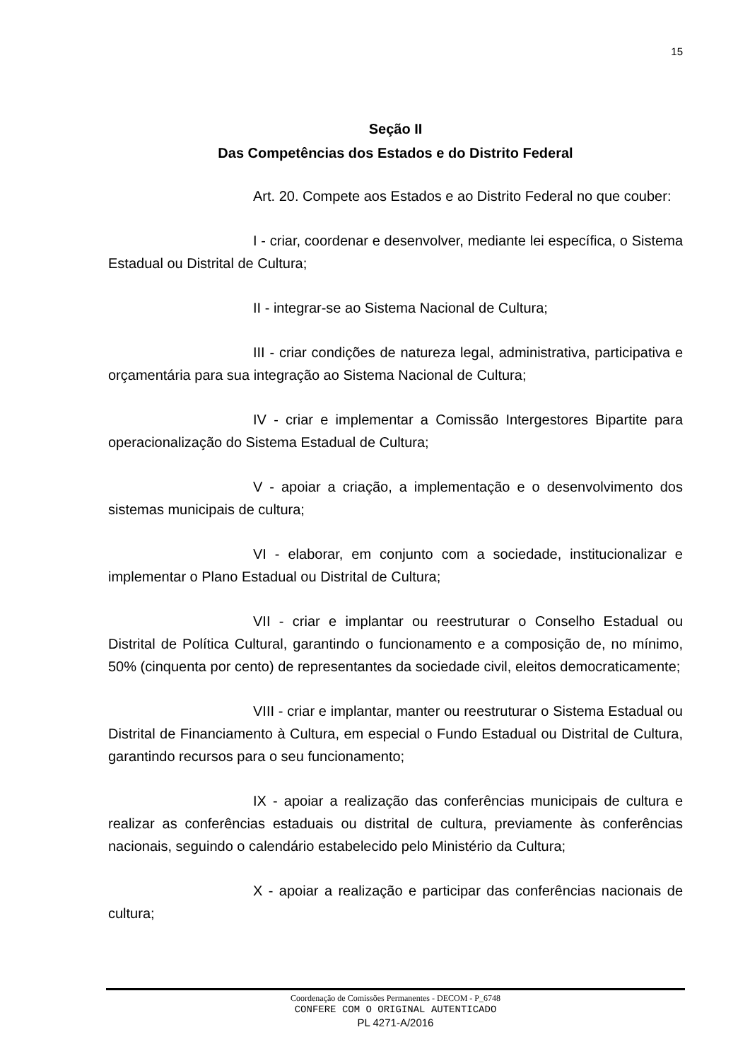15
Seção II
Das Competências dos Estados e do Distrito Federal
Art. 20. Compete aos Estados e ao Distrito Federal no que couber:
I - criar, coordenar e desenvolver, mediante lei específica, o Sistema Estadual ou Distrital de Cultura;
II - integrar-se ao Sistema Nacional de Cultura;
III - criar condições de natureza legal, administrativa, participativa e orçamentária para sua integração ao Sistema Nacional de Cultura;
IV - criar e implementar a Comissão Intergestores Bipartite para operacionalização do Sistema Estadual de Cultura;
V - apoiar a criação, a implementação e o desenvolvimento dos sistemas municipais de cultura;
VI - elaborar, em conjunto com a sociedade, institucionalizar e implementar o Plano Estadual ou Distrital de Cultura;
VII - criar e implantar ou reestruturar o Conselho Estadual ou Distrital de Política Cultural, garantindo o funcionamento e a composição de, no mínimo, 50% (cinquenta por cento) de representantes da sociedade civil, eleitos democraticamente;
VIII - criar e implantar, manter ou reestruturar o Sistema Estadual ou Distrital de Financiamento à Cultura, em especial o Fundo Estadual ou Distrital de Cultura, garantindo recursos para o seu funcionamento;
IX - apoiar a realização das conferências municipais de cultura e realizar as conferências estaduais ou distrital de cultura, previamente às conferências nacionais, seguindo o calendário estabelecido pelo Ministério da Cultura;
X - apoiar a realização e participar das conferências nacionais de cultura;
Coordenação de Comissões Permanentes - DECOM - P_6748
CONFERE COM O ORIGINAL AUTENTICADO
PL 4271-A/2016